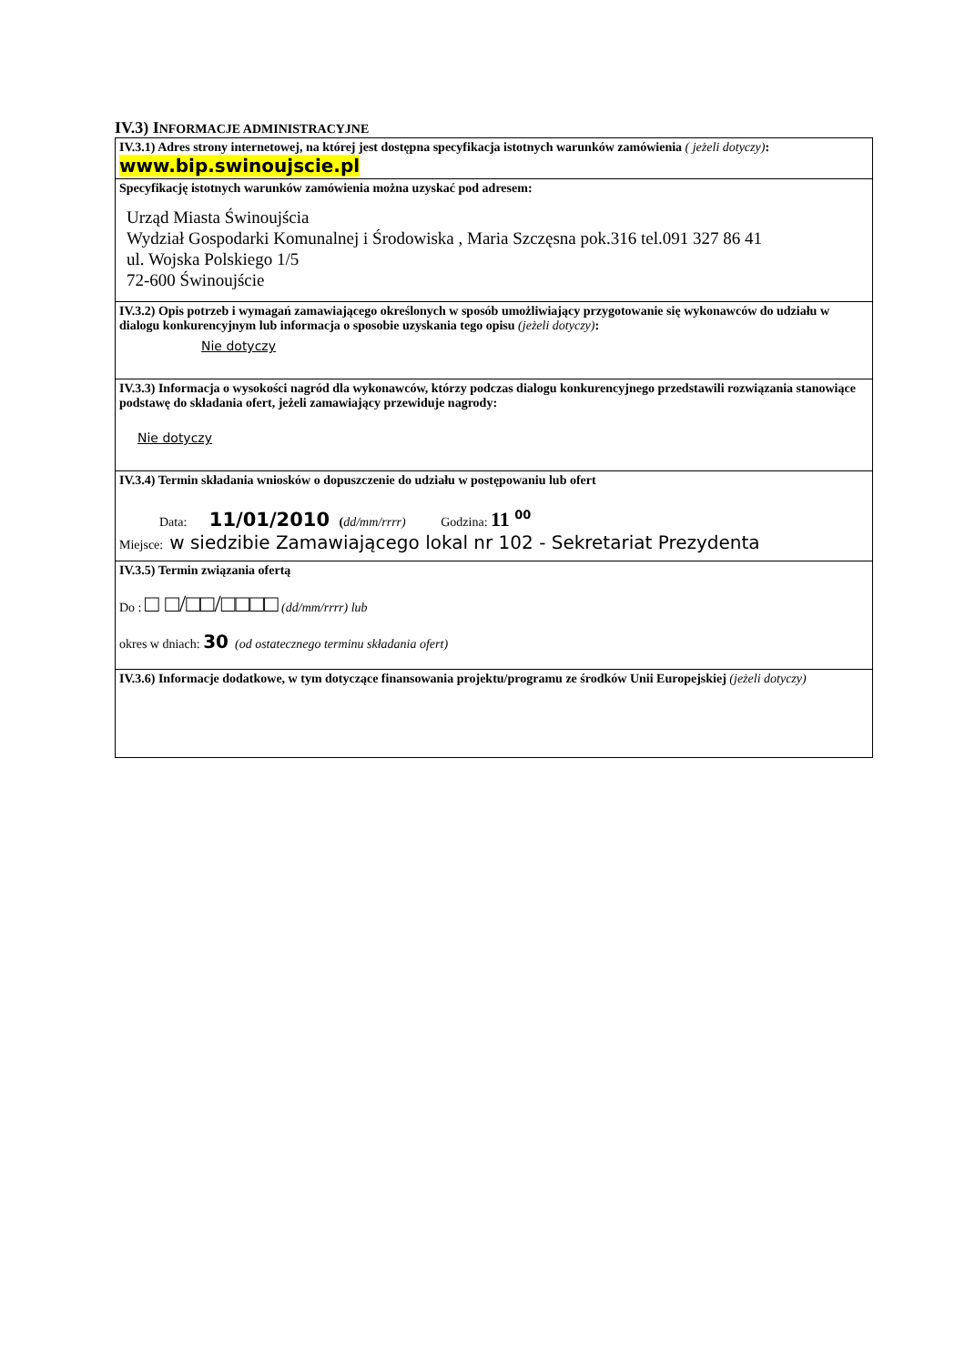IV.3) INFORMACJE ADMINISTRACYJNE
| IV.3.1) Adres strony internetowej, na której jest dostępna specyfikacja istotnych warunków zamówienia ( jeżeli dotyczy) : www.bip.swinoujscie.pl |
| Specyfikację istotnych warunków zamówienia można uzyskać pod adresem: Urząd Miasta Świnoujścia Wydział Gospodarki Komunalnej i Środowiska , Maria Szczęsna pok.316 tel.091 327 86 41 ul. Wojska Polskiego 1/5 72-600 Świnoujście |
| IV.3.2) Opis potrzeb i wymagań zamawiającego określonych w sposób umożliwiający przygotowanie się wykonawców do udziału w dialogu konkurencyjnym lub informacja o sposobie uzyskania tego opisu (jeżeli dotyczy) : Nie dotyczy |
| IV.3.3) Informacja o wysokości nagród dla wykonawców, którzy podczas dialogu konkurencyjnego przedstawili rozwiązania stanowiące podstawę do składania ofert, jeżeli zamawiający przewiduje nagrody: Nie dotyczy |
| IV.3.4) Termin składania wniosków o dopuszczenie do udziału w postępowaniu lub ofert Data: 11/01/2010 ( dd/mm/rrrr) Godzina: 11 <sup>00</sup> Miejsce: w siedzibie Zamawiającego lokal nr 102 - Sekretariat Prezydenta |
| IV.3.5) Termin związania ofertą Do : □ □/□□/□□□□ (dd/mm/rrrr) lub okres w dniach: 30 (od ostatecznego terminu składania ofert) |
| IV.3.6) Informacje dodatkowe, w tym dotyczące finansowania projektu/programu ze środków Unii Europejskiej (jeżeli dotyczy) |